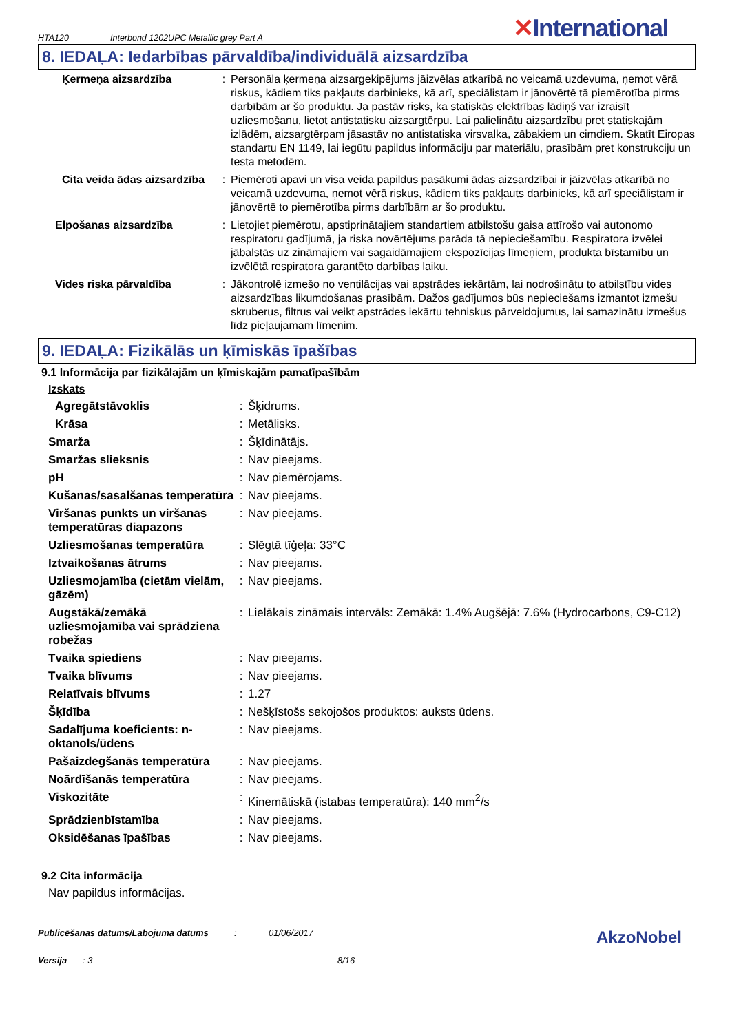HTA120 Interbond 1202UPC Metallic grey Part A ✕International
8. IEDAĻA: Iedarbības pārvaldība/individuālā aizsardzība
| Ķermeņa aizsardzība | : | Personāla ķermeņa aizsargekipējums jāizvēlas atkarībā no veicamā uzdevuma, ņemot vērā riskus, kādiem tiks pakļauts darbinieks, kā arī, speciālistam ir jānovērtē tā piemērotība pirms darbībām ar šo produktu. Ja pastāv risks, ka statiskās elektrības lādiņš var izraisīt uzliesmošanu, lietot antistatisku aizsargtērpu. Lai palielinātu aizsardzību pret statiskajām izlādēm, aizsargtērpam jāsastāv no antistatiska virsvalka, zābakiem un cimdiem. Skatīt Eiropas standartu EN 1149, lai iegūtu papildus informāciju par materiālu, prasībām pret konstrukciju un testa metodēm. |
| Cita veida ādas aizsardzība | : | Piemēroti apavi un visa veida papildus pasākumi ādas aizsardzībai ir jāizvēlas atkarībā no veicamā uzdevuma, ņemot vērā riskus, kādiem tiks pakļauts darbinieks, kā arī speciālistam ir jānovērtē to piemērotība pirms darbībām ar šo produktu. |
| Elpošanas aizsardzība | : | Lietojiet piemērotu, apstiprinātajiem standartiem atbilstošu gaisa attīrošo vai autonomo respiratoru gadījumā, ja riska novērtējums parāda tā nepieciešamību. Respiratora izvēlei jābalstās uz zināmajiem vai sagaidāmajiem ekspozīcijas līmeņiem, produkta bīstamību un izvēlētā respiratora garantēto darbības laiku. |
| Vides riska pārvaldība | : | Jākontrolē izmešo no ventilācijas vai apstrādes iekārtām, lai nodrošinātu to atbilstību vides aizsardzības likumdošanas prasībām. Dažos gadījumos būs nepieciešams izmantot izmešu skruberus, filtrus vai veikt apstrādes iekārtu tehniskus pārveidojumus, lai samazinātu izmešus līdz pieļaujamam līmenim. |
9. IEDAĻA: Fizikālās un ķīmiskās īpašības
9.1 Informācija par fizikālajām un ķīmiskajām pamatīpašībām
Izskats
| Agregātstāvoklis | : | Šķidrums. |
| Krāsa | : | Metālisks. |
| Smarža | : | Šķīdinātājs. |
| Smaržas slieksnis | : | Nav pieejams. |
| pH | : | Nav piemērojams. |
| Kušanas/sasalšanas temperatūra | : | Nav pieejams. |
| Viršanas punkts un viršanas temperatūras diapazons | : | Nav pieejams. |
| Uzliesmošanas temperatūra | : | Slēgtā tīģeļa: 33°C |
| Iztvaikošanas ātrums | : | Nav pieejams. |
| Uzliesmojamība (cietām vielām, gāzēm) | : | Nav pieejams. |
| Augstākā/zemākā uzliesmojamība vai sprādziena robežas | : | Lielākais zināmais intervāls: Zemākā: 1.4% Augšējā: 7.6% (Hydrocarbons, C9-C12) |
| Tvaika spiediens | : | Nav pieejams. |
| Tvaika blīvums | : | Nav pieejams. |
| Relatīvais blīvums | : | 1.27 |
| Šķīdība | : | Nešķīstošs sekojošos produktos: auksts ūdens. |
| Sadalījuma koeficients: n-oktanols/ūdens | : | Nav pieejams. |
| Pašaizdegšanās temperatūra | : | Nav pieejams. |
| Noārdīšanās temperatūra | : | Nav pieejams. |
| Viskozitāte | : | Kinemātiskā (istabas temperatūra): 140 mm<sup>2</sup>/s |
| Sprādzienbīstamība | : | Nav pieejams. |
| Oksidēšanas īpašības | : | Nav pieejams. |
9.2 Cita informācija
Nav papildus informācijas.
Publicēšanas datums/Labojuma datums: 01/06/2017 AkzoNobel
Versija: 3 8/16